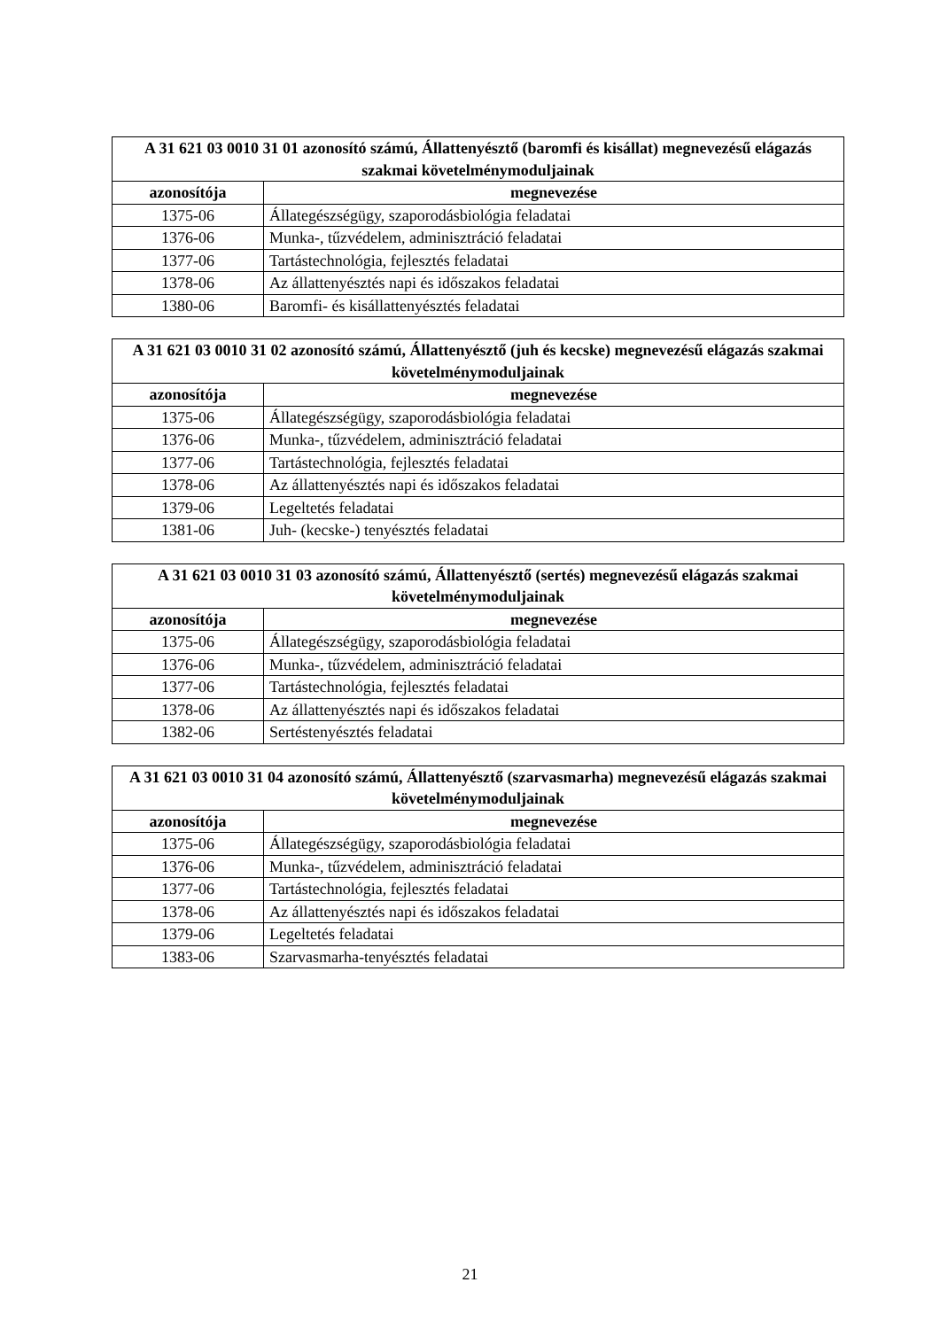| A 31 621 03 0010 31 01 azonosító számú, Állattenyésztő (baromfi és kisállat) megnevezésű elágazás szakmai követelménymoduljainak | |
| --- | --- |
| azonosítója | megnevezése |
| 1375-06 | Állategészségügy, szaporodásbiológia feladatai |
| 1376-06 | Munka-, tűzvédelem, adminisztráció feladatai |
| 1377-06 | Tartástechnológia, fejlesztés feladatai |
| 1378-06 | Az állattenyésztés napi és időszakos feladatai |
| 1380-06 | Baromfi- és kisállattenyésztés feladatai |
| A 31 621 03 0010 31 02 azonosító számú, Állattenyésztő (juh és kecske) megnevezésű elágazás szakmai követelménymoduljainak | |
| --- | --- |
| azonosítója | megnevezése |
| 1375-06 | Állategészségügy, szaporodásbiológia feladatai |
| 1376-06 | Munka-, tűzvédelem, adminisztráció feladatai |
| 1377-06 | Tartástechnológia, fejlesztés feladatai |
| 1378-06 | Az állattenyésztés napi és időszakos feladatai |
| 1379-06 | Legeltetés feladatai |
| 1381-06 | Juh- (kecske-) tenyésztés feladatai |
| A 31 621 03 0010 31 03 azonosító számú, Állattenyésztő (sertés) megnevezésű elágazás szakmai követelménymoduljainak | |
| --- | --- |
| azonosítója | megnevezése |
| 1375-06 | Állategészségügy, szaporodásbiológia feladatai |
| 1376-06 | Munka-, tűzvédelem, adminisztráció feladatai |
| 1377-06 | Tartástechnológia, fejlesztés feladatai |
| 1378-06 | Az állattenyésztés napi és időszakos feladatai |
| 1382-06 | Sertéstenyésztés feladatai |
| A 31 621 03 0010 31 04 azonosító számú, Állattenyésztő (szarvasmarha) megnevezésű elágazás szakmai követelménymoduljainak | |
| --- | --- |
| azonosítója | megnevezése |
| 1375-06 | Állategészségügy, szaporodásbiológia feladatai |
| 1376-06 | Munka-, tűzvédelem, adminisztráció feladatai |
| 1377-06 | Tartástechnológia, fejlesztés feladatai |
| 1378-06 | Az állattenyésztés napi és időszakos feladatai |
| 1379-06 | Legeltetés feladatai |
| 1383-06 | Szarvasmarha-tenyésztés feladatai |
21